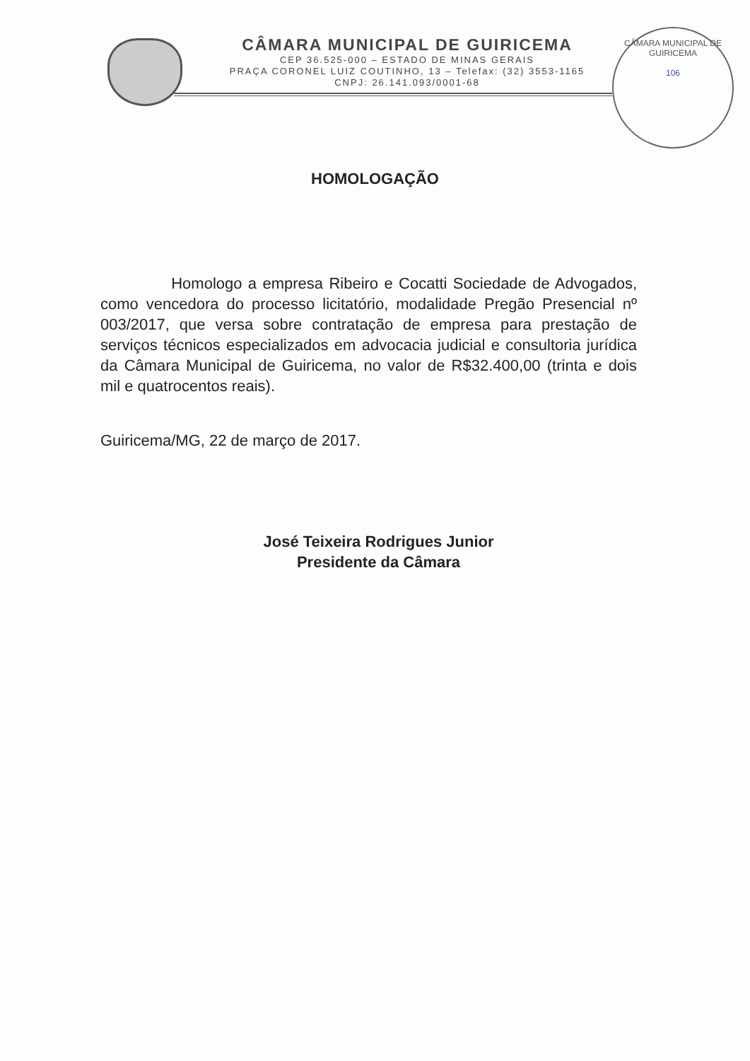CÂMARA MUNICIPAL DE GUIRICEMA
CEP 36.525-000 – ESTADO DE MINAS GERAIS
PRAÇA CORONEL LUIZ COUTINHO, 13 – Telefax: (32) 3553-1165
CNPJ: 26.141.093/0001-68
CÂMARA MUNICIPAL DE GUIRICEMA
106
HOMOLOGAÇÃO
Homologo a empresa Ribeiro e Cocatti Sociedade de Advogados, como vencedora do processo licitatório, modalidade Pregão Presencial nº 003/2017, que versa sobre contratação de empresa para prestação de serviços técnicos especializados em advocacia judicial e consultoria jurídica da Câmara Municipal de Guiricema, no valor de R$32.400,00 (trinta e dois mil e quatrocentos reais).
Guiricema/MG, 22 de março de 2017.
José Teixeira Rodrigues Junior
Presidente da Câmara